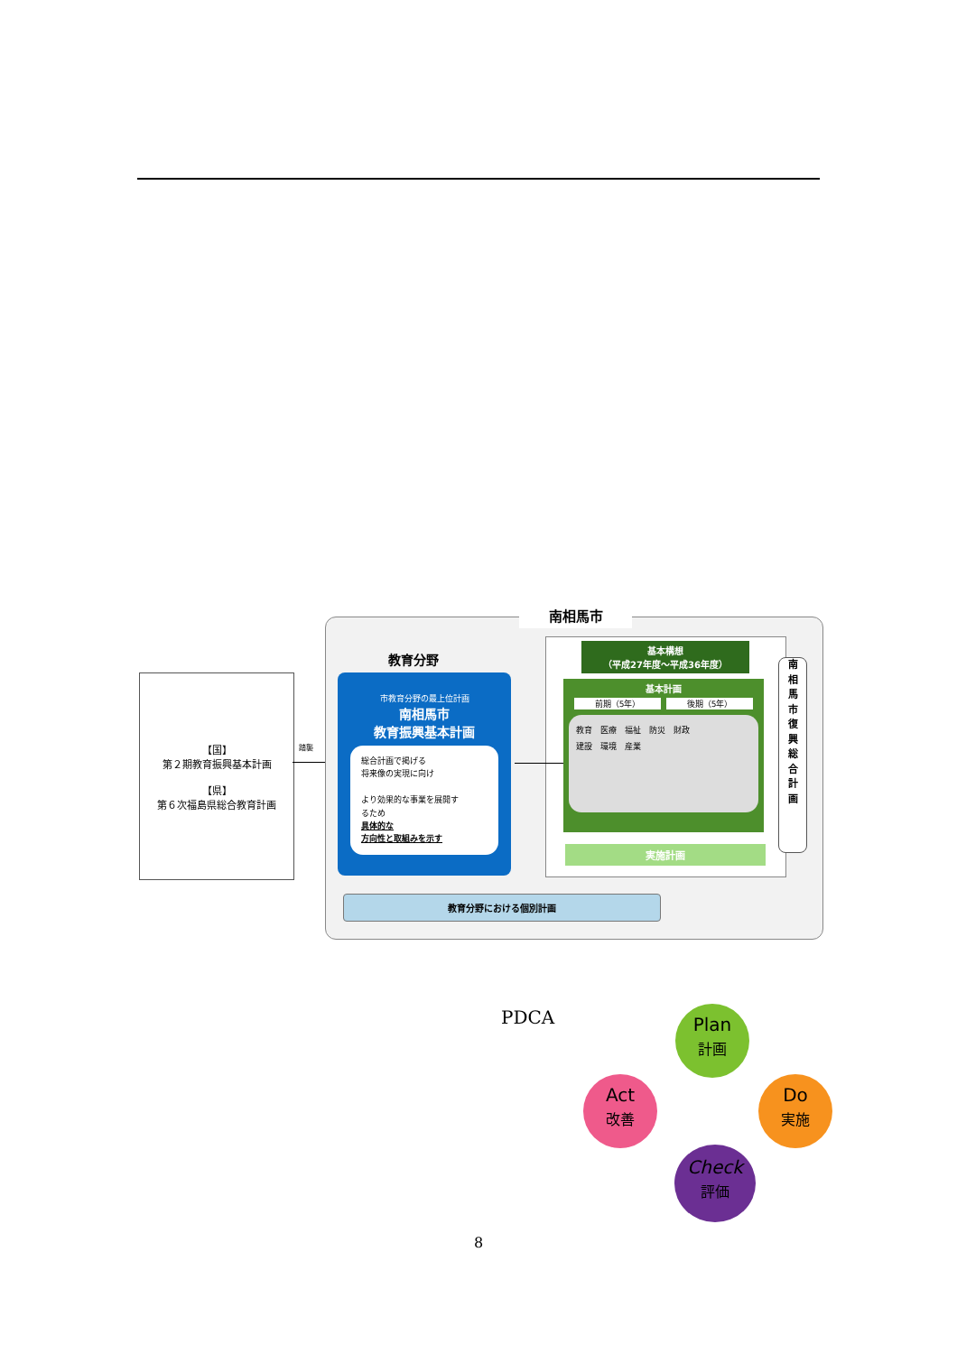【国】
第２期教育振興基本計画
【県】
第６次福島県総合教育計画
踏襲
南相馬市
教育分野
市教育分野の最上位計画
南相馬市
教育振興基本計画
総合計画で掲げる
将来像の実現に向け
より効果的な事業を展開す
るため
具体的な
方向性と取組みを示す
基本構想
（平成27年度～平成36年度）
基本計画
前期（5年） 後期（5年）
教育　医療　福祉　防災　財政
建設　環境　産業
実施計画
南
相
馬
市
復
興
総
合
計
画
教育分野における個別計画
PDCA
Plan
計画
Do
実施
Check
評価
Act
改善
8